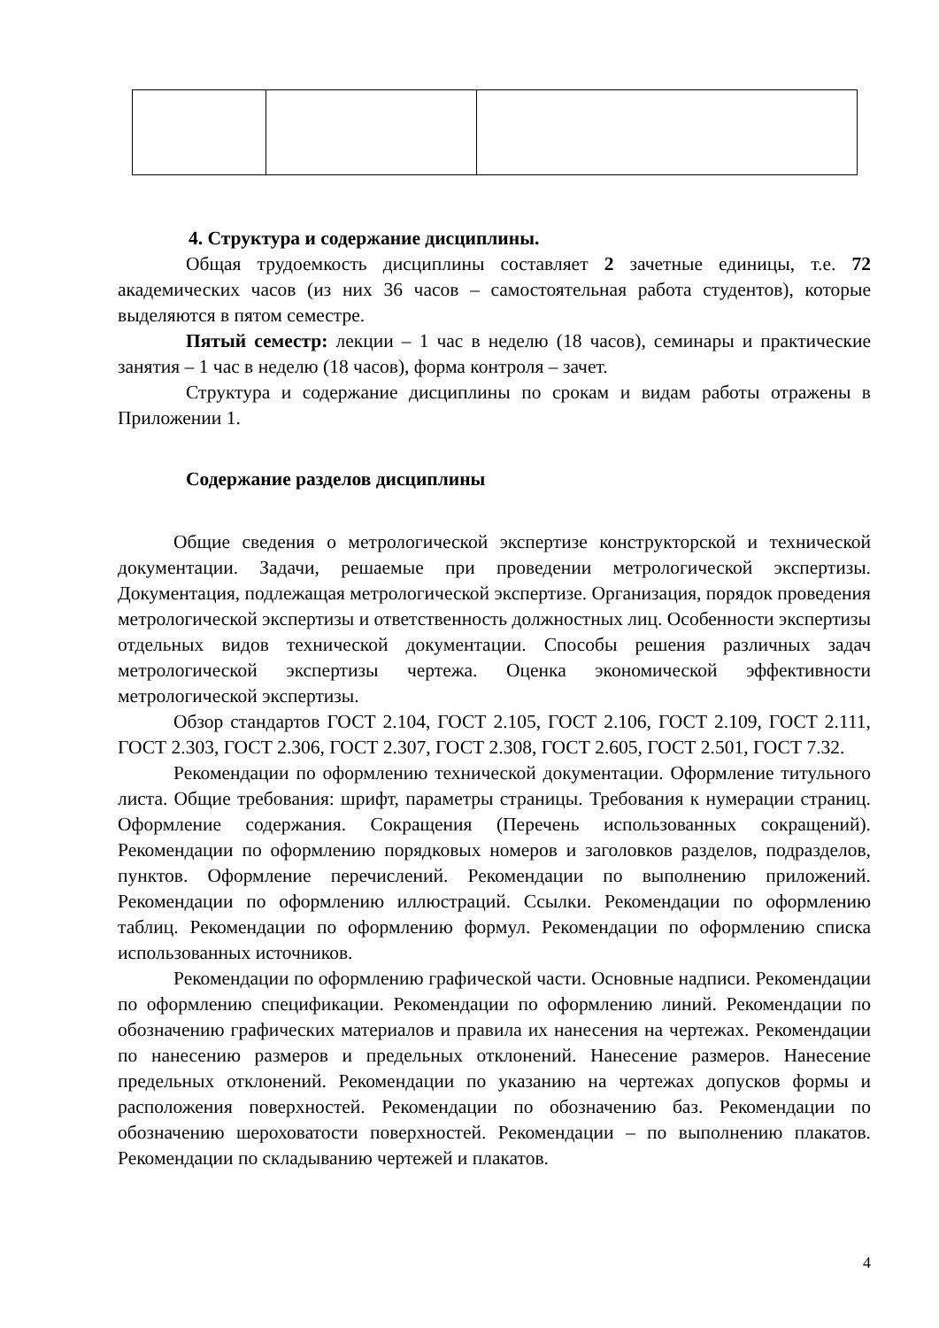4. Структура и содержание дисциплины.
Общая трудоемкость дисциплины составляет 2 зачетные единицы, т.е. 72 академических часов (из них 36 часов – самостоятельная работа студентов), которые выделяются в пятом семестре.
Пятый семестр: лекции – 1 час в неделю (18 часов), семинары и практические занятия – 1 час в неделю (18 часов), форма контроля – зачет.
Структура и содержание дисциплины по срокам и видам работы отражены в Приложении 1.
Содержание разделов дисциплины
Общие сведения о метрологической экспертизе конструкторской и технической документации. Задачи, решаемые при проведении метрологической экспертизы. Документация, подлежащая метрологической экспертизе. Организация, порядок проведения метрологической экспертизы и ответственность должностных лиц. Особенности экспертизы отдельных видов технической документации. Способы решения различных задач метрологической экспертизы чертежа. Оценка экономической эффективности метрологической экспертизы.
Обзор стандартов ГОСТ 2.104, ГОСТ 2.105, ГОСТ 2.106, ГОСТ 2.109, ГОСТ 2.111, ГОСТ 2.303, ГОСТ 2.306, ГОСТ 2.307, ГОСТ 2.308, ГОСТ 2.605, ГОСТ 2.501, ГОСТ 7.32.
Рекомендации по оформлению технической документации. Оформление титульного листа. Общие требования: шрифт, параметры страницы. Требования к нумерации страниц. Оформление содержания. Сокращения (Перечень использованных сокращений). Рекомендации по оформлению порядковых номеров и заголовков разделов, подразделов, пунктов. Оформление перечислений. Рекомендации по выполнению приложений. Рекомендации по оформлению иллюстраций. Ссылки. Рекомендации по оформлению таблиц. Рекомендации по оформлению формул. Рекомендации по оформлению списка использованных источников.
Рекомендации по оформлению графической части. Основные надписи. Рекомендации по оформлению спецификации. Рекомендации по оформлению линий. Рекомендации по обозначению графических материалов и правила их нанесения на чертежах. Рекомендации по нанесению размеров и предельных отклонений. Нанесение размеров. Нанесение предельных отклонений. Рекомендации по указанию на чертежах допусков формы и расположения поверхностей. Рекомендации по обозначению баз. Рекомендации по обозначению шероховатости поверхностей. Рекомендации – по выполнению плакатов. Рекомендации по складыванию чертежей и плакатов.
4